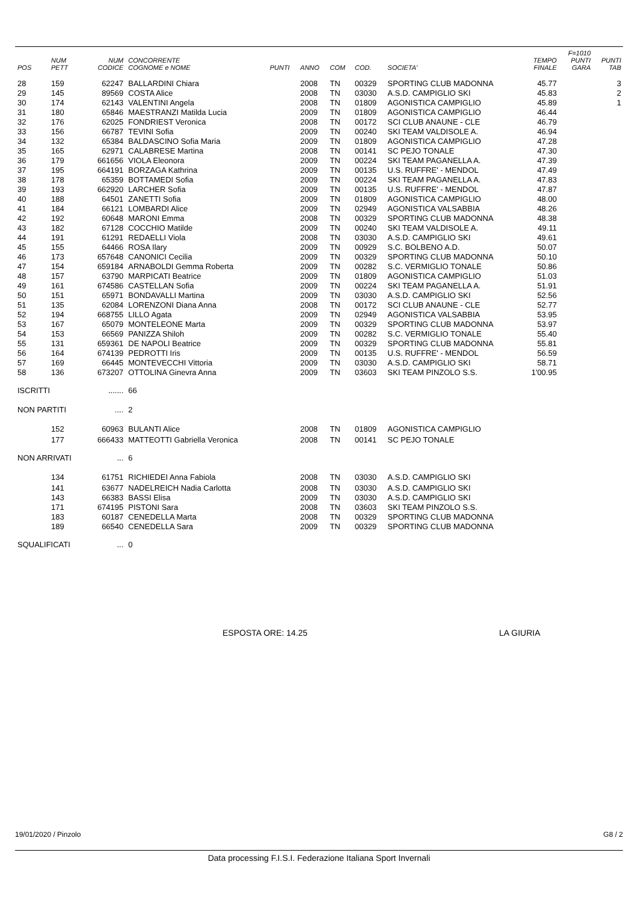| POS | NUM PETT | NUM CODICE | CONCORRENTE COGNOME e NOME | PUNTI | ANNO | COM | COD. | SOCIETA' | TEMPO FINALE | F=1010 PUNTI GARA | PUNTI TAB |
| --- | --- | --- | --- | --- | --- | --- | --- | --- | --- | --- | --- |
| 28 | 159 | 62247 | BALLARDINI Chiara | | 2008 | TN | 00329 | SPORTING CLUB MADONNA | 45.77 | | 3 |
| 29 | 145 | 89569 | COSTA Alice | | 2008 | TN | 03030 | A.S.D. CAMPIGLIO SKI | 45.83 | | 2 |
| 30 | 174 | 62143 | VALENTINI Angela | | 2008 | TN | 01809 | AGONISTICA CAMPIGLIO | 45.89 | | 1 |
| 31 | 180 | 65846 | MAESTRANZI Matilda Lucia | | 2009 | TN | 01809 | AGONISTICA CAMPIGLIO | 46.44 | | |
| 32 | 176 | 62025 | FONDRIEST Veronica | | 2008 | TN | 00172 | SCI CLUB ANAUNE - CLE | 46.79 | | |
| 33 | 156 | 66787 | TEVINI Sofia | | 2009 | TN | 00240 | SKI TEAM VALDISOLE A. | 46.94 | | |
| 34 | 132 | 65384 | BALDASCINO Sofia Maria | | 2009 | TN | 01809 | AGONISTICA CAMPIGLIO | 47.28 | | |
| 35 | 165 | 62971 | CALABRESE Martina | | 2008 | TN | 00141 | SC PEJO TONALE | 47.30 | | |
| 36 | 179 | 661656 | VIOLA Eleonora | | 2009 | TN | 00224 | SKI TEAM PAGANELLA A. | 47.39 | | |
| 37 | 195 | 664191 | BORZAGA Kathrina | | 2009 | TN | 00135 | U.S. RUFFRE' - MENDOL | 47.49 | | |
| 38 | 178 | 65359 | BOTTAMEDI Sofia | | 2009 | TN | 00224 | SKI TEAM PAGANELLA A. | 47.83 | | |
| 39 | 193 | 662920 | LARCHER Sofia | | 2009 | TN | 00135 | U.S. RUFFRE' - MENDOL | 47.87 | | |
| 40 | 188 | 64501 | ZANETTI Sofia | | 2009 | TN | 01809 | AGONISTICA CAMPIGLIO | 48.00 | | |
| 41 | 184 | 66121 | LOMBARDI Alice | | 2009 | TN | 02949 | AGONISTICA VALSABBIA | 48.26 | | |
| 42 | 192 | 60648 | MARONI Emma | | 2008 | TN | 00329 | SPORTING CLUB MADONNA | 48.38 | | |
| 43 | 182 | 67128 | COCCHIO Matilde | | 2009 | TN | 00240 | SKI TEAM VALDISOLE A. | 49.11 | | |
| 44 | 191 | 61291 | REDAELLI Viola | | 2008 | TN | 03030 | A.S.D. CAMPIGLIO SKI | 49.61 | | |
| 45 | 155 | 64466 | ROSA Ilary | | 2009 | TN | 00929 | S.C. BOLBENO A.D. | 50.07 | | |
| 46 | 173 | 657648 | CANONICI Cecilia | | 2009 | TN | 00329 | SPORTING CLUB MADONNA | 50.10 | | |
| 47 | 154 | 659184 | ARNABOLDI Gemma Roberta | | 2009 | TN | 00282 | S.C. VERMIGLIO TONALE | 50.86 | | |
| 48 | 157 | 63790 | MARPICATI Beatrice | | 2009 | TN | 01809 | AGONISTICA CAMPIGLIO | 51.03 | | |
| 49 | 161 | 674586 | CASTELLAN Sofia | | 2009 | TN | 00224 | SKI TEAM PAGANELLA A. | 51.91 | | |
| 50 | 151 | 65971 | BONDAVALLI Martina | | 2009 | TN | 03030 | A.S.D. CAMPIGLIO SKI | 52.56 | | |
| 51 | 135 | 62084 | LORENZONI Diana Anna | | 2008 | TN | 00172 | SCI CLUB ANAUNE - CLE | 52.77 | | |
| 52 | 194 | 668755 | LILLO Agata | | 2009 | TN | 02949 | AGONISTICA VALSABBIA | 53.95 | | |
| 53 | 167 | 65079 | MONTELEONE Marta | | 2009 | TN | 00329 | SPORTING CLUB MADONNA | 53.97 | | |
| 54 | 153 | 66569 | PANIZZA Shiloh | | 2009 | TN | 00282 | S.C. VERMIGLIO TONALE | 55.40 | | |
| 55 | 131 | 659361 | DE NAPOLI Beatrice | | 2009 | TN | 00329 | SPORTING CLUB MADONNA | 55.81 | | |
| 56 | 164 | 674139 | PEDROTTI Iris | | 2009 | TN | 00135 | U.S. RUFFRE' - MENDOL | 56.59 | | |
| 57 | 169 | 66445 | MONTEVECCHI Vittoria | | 2009 | TN | 03030 | A.S.D. CAMPIGLIO SKI | 58.71 | | |
| 58 | 136 | 673207 | OTTOLINA Ginevra Anna | | 2009 | TN | 03603 | SKI TEAM PINZOLO S.S. | 1'00.95 | | |
| ISCRITTI | | ....... | 66 | | | | | | | | |
| NON PARTITI | | .... | 2 | | | | | | | | |
| | 152 | 60963 | BULANTI Alice | | 2008 | TN | 01809 | AGONISTICA CAMPIGLIO | | | |
| | 177 | 666433 | MATTEOTTI Gabriella Veronica | | 2008 | TN | 00141 | SC PEJO TONALE | | | |
| NON ARRIVATI | | ... | 6 | | | | | | | | |
| | 134 | 61751 | RICHIEDEI Anna Fabiola | | 2008 | TN | 03030 | A.S.D. CAMPIGLIO SKI | | | |
| | 141 | 63677 | NADELREICH Nadia Carlotta | | 2008 | TN | 03030 | A.S.D. CAMPIGLIO SKI | | | |
| | 143 | 66383 | BASSI Elisa | | 2009 | TN | 03030 | A.S.D. CAMPIGLIO SKI | | | |
| | 171 | 674195 | PISTONI Sara | | 2008 | TN | 03603 | SKI TEAM PINZOLO S.S. | | | |
| | 183 | 60187 | CENEDELLA Marta | | 2008 | TN | 00329 | SPORTING CLUB MADONNA | | | |
| | 189 | 66540 | CENEDELLA Sara | | 2009 | TN | 00329 | SPORTING CLUB MADONNA | | | |
| SQUALIFICATI | | ... | 0 | | | | | | | | |
ESPOSTA ORE: 14.25 LA GIURIA
19/01/2020 / Pinzolo G8 / 2
Data processing F.I.S.I. Federazione Italiana Sport Invernali